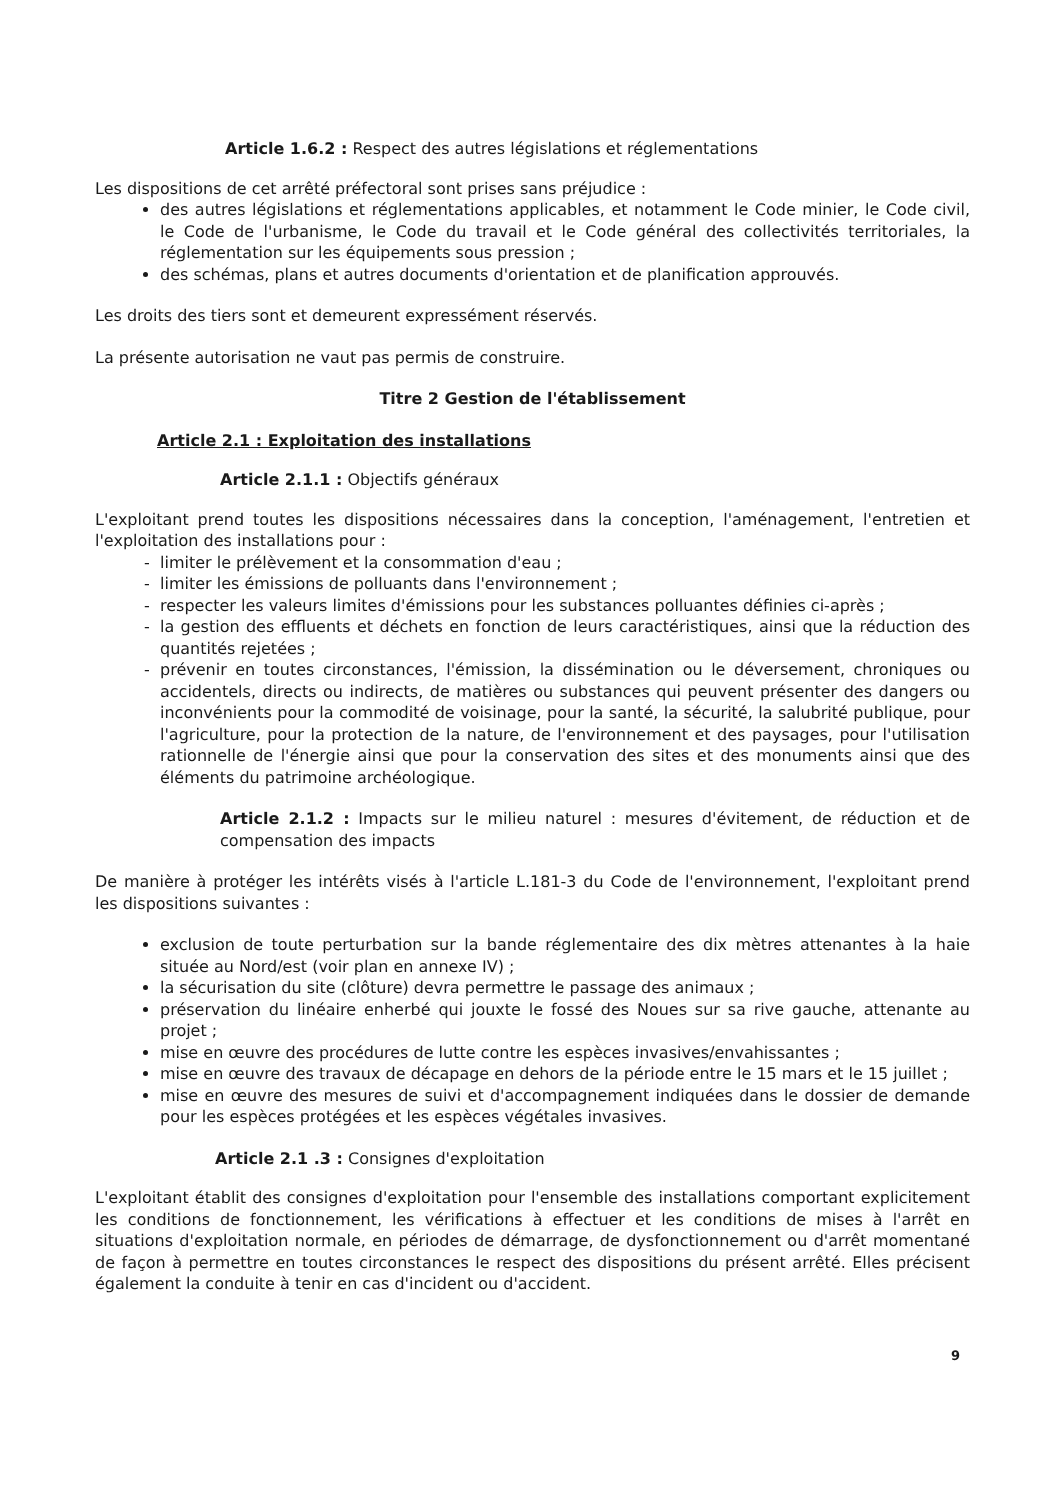Article 1.6.2 : Respect des autres législations et réglementations
Les dispositions de cet arrêté préfectoral sont prises sans préjudice :
des autres législations et réglementations applicables, et notamment le Code minier, le Code civil, le Code de l'urbanisme, le Code du travail et le Code général des collectivités territoriales, la réglementation sur les équipements sous pression ;
des schémas, plans et autres documents d'orientation et de planification approuvés.
Les droits des tiers sont et demeurent expressément réservés.
La présente autorisation ne vaut pas permis de construire.
Titre 2 Gestion de l'établissement
Article 2.1 : Exploitation des installations
Article 2.1.1 : Objectifs généraux
L'exploitant prend toutes les dispositions nécessaires dans la conception, l'aménagement, l'entretien et l'exploitation des installations pour :
limiter le prélèvement et la consommation d'eau ;
limiter les émissions de polluants dans l'environnement ;
respecter les valeurs limites d'émissions pour les substances polluantes définies ci-après ;
la gestion des effluents et déchets en fonction de leurs caractéristiques, ainsi que la réduction des quantités rejetées ;
prévenir en toutes circonstances, l'émission, la dissémination ou le déversement, chroniques ou accidentels, directs ou indirects, de matières ou substances qui peuvent présenter des dangers ou inconvénients pour la commodité de voisinage, pour la santé, la sécurité, la salubrité publique, pour l'agriculture, pour la protection de la nature, de l'environnement et des paysages, pour l'utilisation rationnelle de l'énergie ainsi que pour la conservation des sites et des monuments ainsi que des éléments du patrimoine archéologique.
Article 2.1.2 : Impacts sur le milieu naturel : mesures d'évitement, de réduction et de compensation des impacts
De manière à protéger les intérêts visés à l'article L.181-3 du Code de l'environnement, l'exploitant prend les dispositions suivantes :
exclusion de toute perturbation sur la bande réglementaire des dix mètres attenantes à la haie située au Nord/est (voir plan en annexe IV) ;
la sécurisation du site (clôture) devra permettre le passage des animaux ;
préservation du linéaire enherbé qui jouxte le fossé des Noues sur sa rive gauche, attenante au projet ;
mise en œuvre des procédures de lutte contre les espèces invasives/envahissantes ;
mise en œuvre des travaux de décapage en dehors de la période entre le 15 mars et le 15 juillet ;
mise en œuvre des mesures de suivi et d'accompagnement indiquées dans le dossier de demande pour les espèces protégées et les espèces végétales invasives.
Article 2.1 .3 : Consignes d'exploitation
L'exploitant établit des consignes d'exploitation pour l'ensemble des installations comportant explicitement les conditions de fonctionnement, les vérifications à effectuer et les conditions de mises à l'arrêt en situations d'exploitation normale, en périodes de démarrage, de dysfonctionnement ou d'arrêt momentané de façon à permettre en toutes circonstances le respect des dispositions du présent arrêté. Elles précisent également la conduite à tenir en cas d'incident ou d'accident.
9